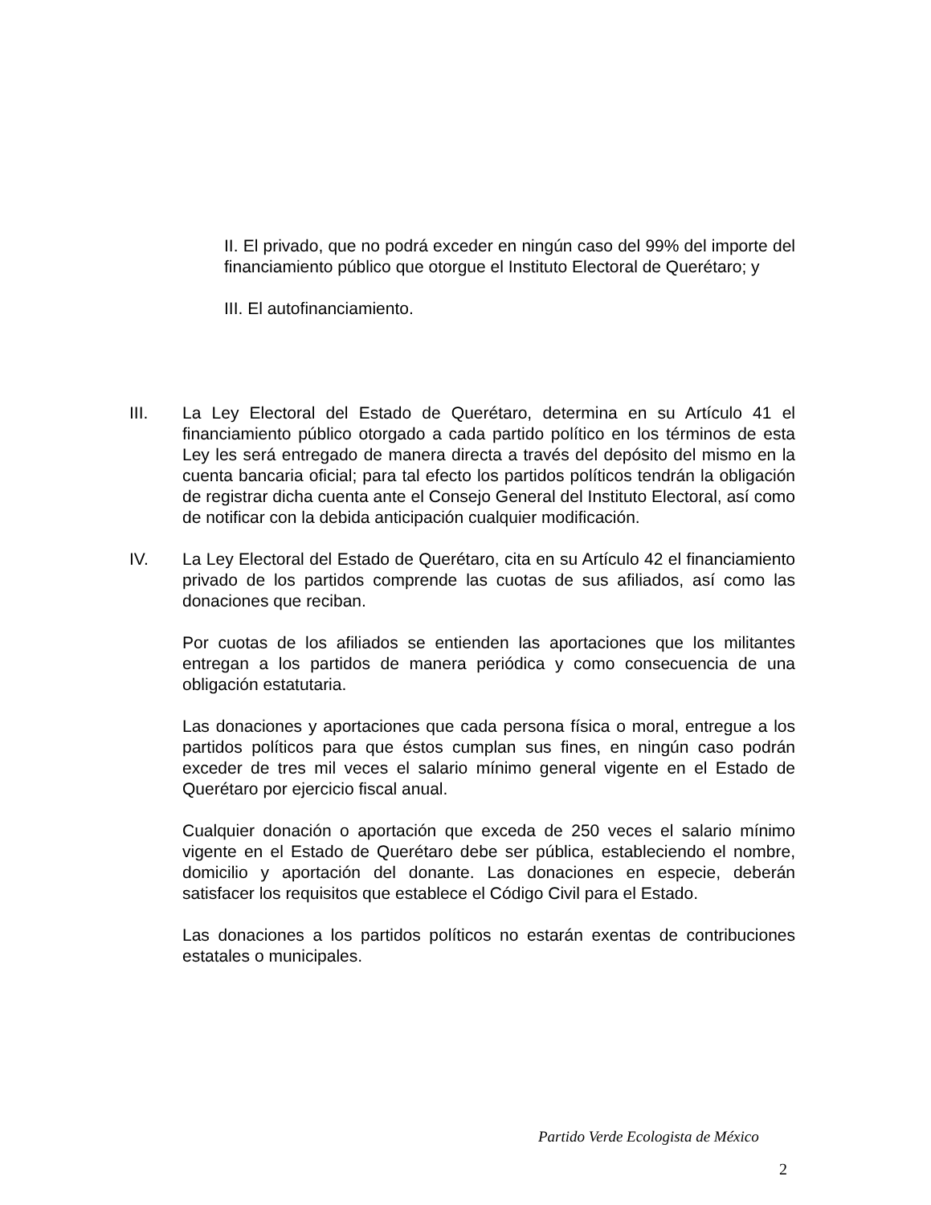II. El privado, que no podrá exceder en ningún caso del 99% del importe del financiamiento público que otorgue el Instituto Electoral de Querétaro; y
III. El autofinanciamiento.
III. La Ley Electoral del Estado de Querétaro, determina en su Artículo 41 el financiamiento público otorgado a cada partido político en los términos de esta Ley les será entregado de manera directa a través del depósito del mismo en la cuenta bancaria oficial; para tal efecto los partidos políticos tendrán la obligación de registrar dicha cuenta ante el Consejo General del Instituto Electoral, así como de notificar con la debida anticipación cualquier modificación.
IV. La Ley Electoral del Estado de Querétaro, cita en su Artículo 42 el financiamiento privado de los partidos comprende las cuotas de sus afiliados, así como las donaciones que reciban.
Por cuotas de los afiliados se entienden las aportaciones que los militantes entregan a los partidos de manera periódica y como consecuencia de una obligación estatutaria.
Las donaciones y aportaciones que cada persona física o moral, entregue a los partidos políticos para que éstos cumplan sus fines, en ningún caso podrán exceder de tres mil veces el salario mínimo general vigente en el Estado de Querétaro por ejercicio fiscal anual.
Cualquier donación o aportación que exceda de 250 veces el salario mínimo vigente en el Estado de Querétaro debe ser pública, estableciendo el nombre, domicilio y aportación del donante. Las donaciones en especie, deberán satisfacer los requisitos que establece el Código Civil para el Estado.
Las donaciones a los partidos políticos no estarán exentas de contribuciones estatales o municipales.
Partido Verde Ecologista de México
2